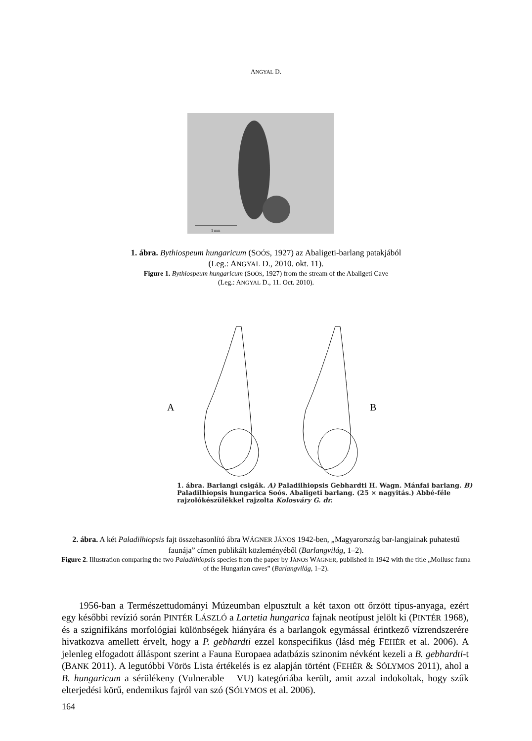ANGYAL D.
1 mm
1. ábra. Bythiospeum hungaricum (SOÓS, 1927) az Abaligeti-barlang patakjából
(Leg.: ANGYAL D., 2010. okt. 11).
Figure 1. Bythiospeum hungaricum (SOÓS, 1927) from the stream of the Abaligeti Cave
(Leg.: ANGYAL D., 11. Oct. 2010).
A
B
1. ábra. Barlangi csigák. A) Paladilhiopsis Gebhardti H. Wagn. Mánfai barlang. B) Paladilhiopsis hungarica Soós. Abaligeti barlang. (25 × nagyitás.) Abbé-féle rajzolókészülékkel rajzolta Kolosváry G. dr.
2. ábra. A két Paladilhiopsis fajt összehasonlító ábra WÁGNER JÁNOS 1942-ben, „Magyarország bar-langjainak puhatestű faunája” címen publikált közleményéből (Barlangvilág, 1–2).
Figure 2. Illustration comparing the two Paladilhiopsis species from the paper by JÁNOS WÁGNER, published in 1942 with the title „Mollusc fauna of the Hungarian caves” (Barlangvilág, 1–2).
1956-ban a Természettudományi Múzeumban elpusztult a két taxon ott őrzött típus-anyaga, ezért egy későbbi revízió során PINTÉR LÁSZLÓ a Lartetia hungarica fajnak neotípust jelölt ki (PINTÉR 1968), és a szignifikáns morfológiai különbségek hiányára és a barlangok egymással érintkező vízrendszerére hivatkozva amellett érvelt, hogy a P. gebhardti ezzel konspecifikus (lásd még FEHÉR et al. 2006). A jelenleg elfogadott álláspont szerint a Fauna Europaea adatbázis szinonim névként kezeli a B. gebhardti-t (BANK 2011). A legutóbbi Vörös Lista értékelés is ez alapján történt (FEHÉR & SÓLYMOS 2011), ahol a B. hungaricum a sérülékeny (Vulnerable – VU) kategóriába került, amit azzal indokoltak, hogy szűk elterjedési körű, endemikus fajról van szó (SÓLYMOS et al. 2006).
164